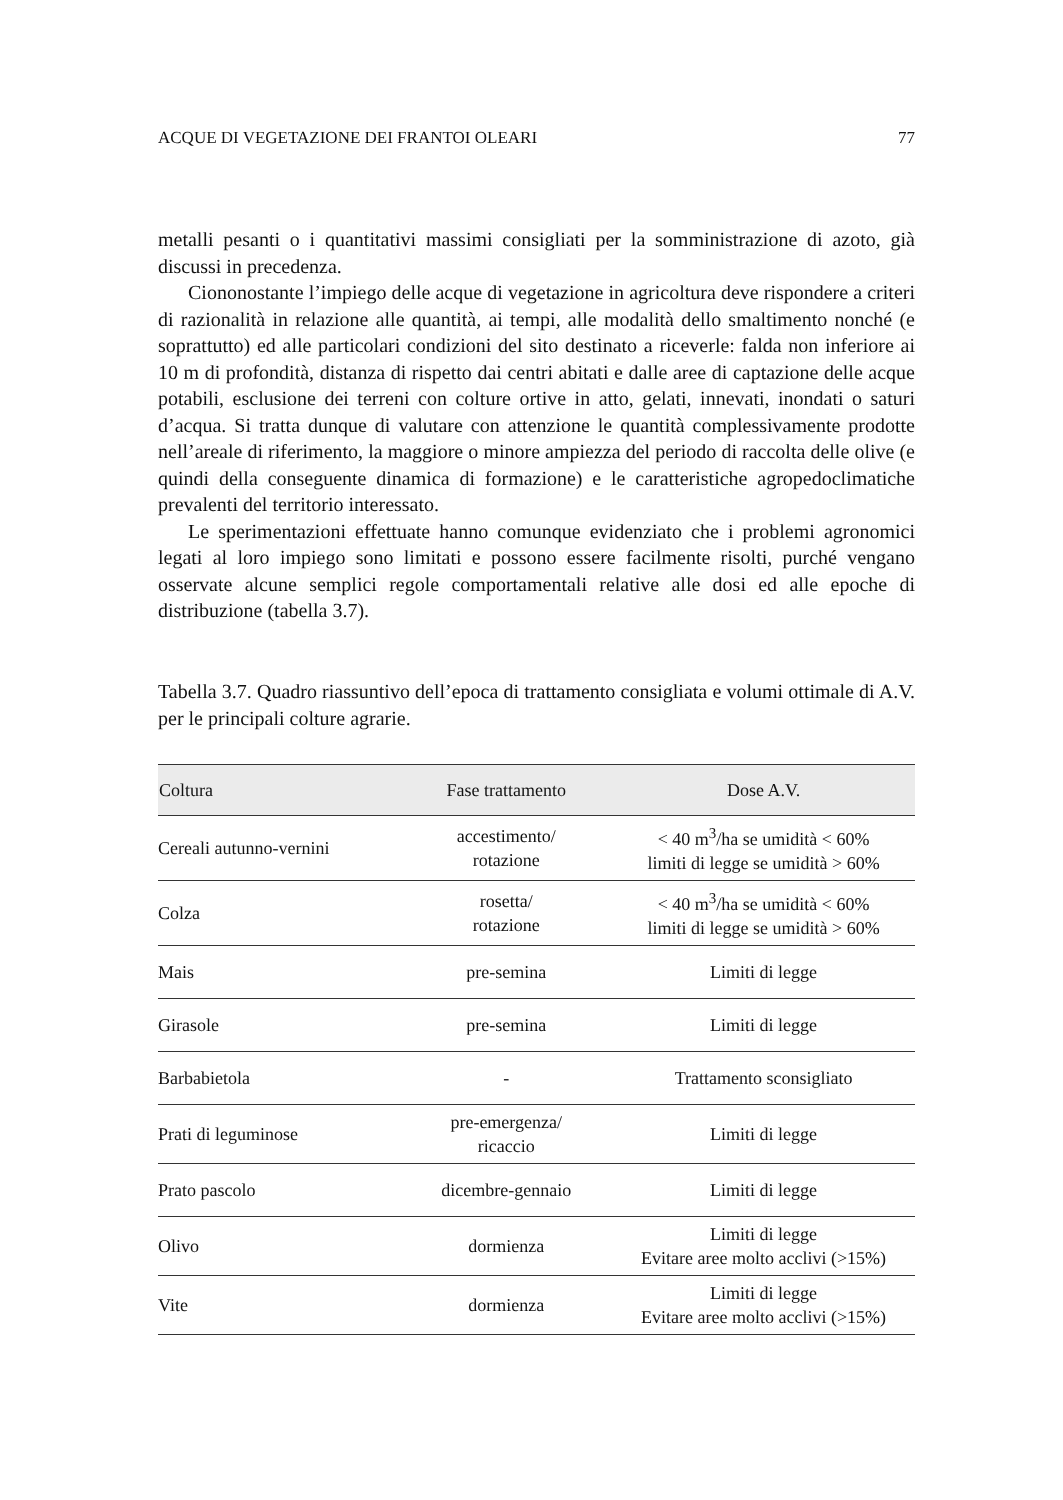ACQUE DI VEGETAZIONE DEI FRANTOI OLEARI 77
metalli pesanti o i quantitativi massimi consigliati per la somministrazione di azoto, già discussi in precedenza.
Ciononostante l’impiego delle acque di vegetazione in agricoltura deve rispondere a criteri di razionalità in relazione alle quantità, ai tempi, alle modalità dello smaltimento nonché (e soprattutto) ed alle particolari condizioni del sito destinato a riceverle: falda non inferiore ai 10 m di profondità, distanza di rispetto dai centri abitati e dalle aree di captazione delle acque potabili, esclusione dei terreni con colture ortive in atto, gelati, innevati, inondati o saturi d’acqua. Si tratta dunque di valutare con attenzione le quantità complessivamente prodotte nell’areale di riferimento, la maggiore o minore ampiezza del periodo di raccolta delle olive (e quindi della conseguente dinamica di formazione) e le caratteristiche agropedoclimatiche prevalenti del territorio interessato.
Le sperimentazioni effettuate hanno comunque evidenziato che i problemi agronomici legati al loro impiego sono limitati e possono essere facilmente risolti, purché vengano osservate alcune semplici regole comportamentali relative alle dosi ed alle epoche di distribuzione (tabella 3.7).
Tabella 3.7. Quadro riassuntivo dell’epoca di trattamento consigliata e volumi ottimale di A.V. per le principali colture agrarie.
| Coltura | Fase trattamento | Dose A.V. |
| --- | --- | --- |
| Cereali autunno-vernini | accestimento/ rotazione | < 40 m<sup>3</sup>/ha se umidità < 60% limiti di legge se umidità > 60% |
| Colza | rosetta/ rotazione | < 40 m<sup>3</sup>/ha se umidità < 60% limiti di legge se umidità > 60% |
| Mais | pre-semina | Limiti di legge |
| Girasole | pre-semina | Limiti di legge |
| Barbabietola | - | Trattamento sconsigliato |
| Prati di leguminose | pre-emergenza/ ricaccio | Limiti di legge |
| Prato pascolo | dicembre-gennaio | Limiti di legge |
| Olivo | dormienza | Limiti di legge Evitare aree molto acclivi (>15%) |
| Vite | dormienza | Limiti di legge Evitare aree molto acclivi (>15%) |